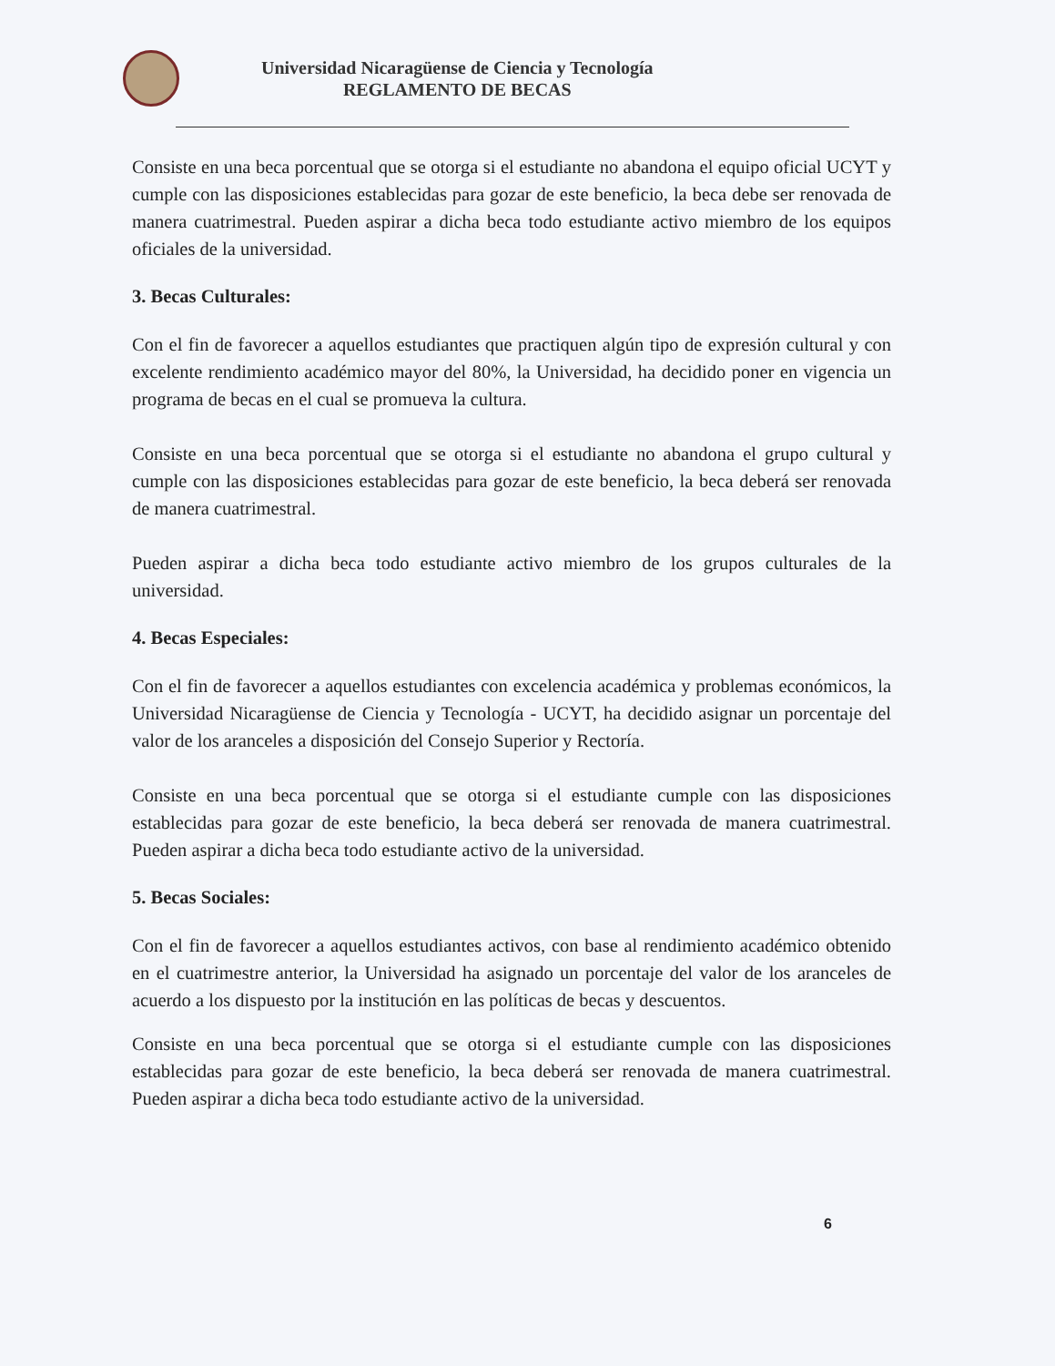Universidad Nicaragüense de Ciencia y Tecnología
REGLAMENTO DE BECAS
Consiste en una beca porcentual que se otorga si el estudiante no abandona el equipo oficial UCYT y cumple con las disposiciones establecidas para gozar de este beneficio, la beca debe ser renovada de manera cuatrimestral. Pueden aspirar a dicha beca todo estudiante activo miembro de los equipos oficiales de la universidad.
3. Becas Culturales:
Con el fin de favorecer a aquellos estudiantes que practiquen algún tipo de expresión cultural y con excelente rendimiento académico mayor del 80%, la Universidad, ha decidido poner en vigencia un programa de becas en el cual se promueva la cultura.
Consiste en una beca porcentual que se otorga si el estudiante no abandona el grupo cultural y cumple con las disposiciones establecidas para gozar de este beneficio, la beca deberá ser renovada de manera cuatrimestral.
Pueden aspirar a dicha beca todo estudiante activo miembro de los grupos culturales de la universidad.
4. Becas Especiales:
Con el fin de favorecer a aquellos estudiantes con excelencia académica y problemas económicos, la Universidad Nicaragüense de Ciencia y Tecnología - UCYT, ha decidido asignar un porcentaje del valor de los aranceles a disposición del Consejo Superior y Rectoría.
Consiste en una beca porcentual que se otorga si el estudiante cumple con las disposiciones establecidas para gozar de este beneficio, la beca deberá ser renovada de manera cuatrimestral. Pueden aspirar a dicha beca todo estudiante activo de la universidad.
5. Becas Sociales:
Con el fin de favorecer a aquellos estudiantes activos, con base al rendimiento académico obtenido en el cuatrimestre anterior, la Universidad ha asignado un porcentaje del valor de los aranceles de acuerdo a los dispuesto por la institución en las políticas de becas y descuentos.
Consiste en una beca porcentual que se otorga si el estudiante cumple con las disposiciones establecidas para gozar de este beneficio, la beca deberá ser renovada de manera cuatrimestral. Pueden aspirar a dicha beca todo estudiante activo de la universidad.
6